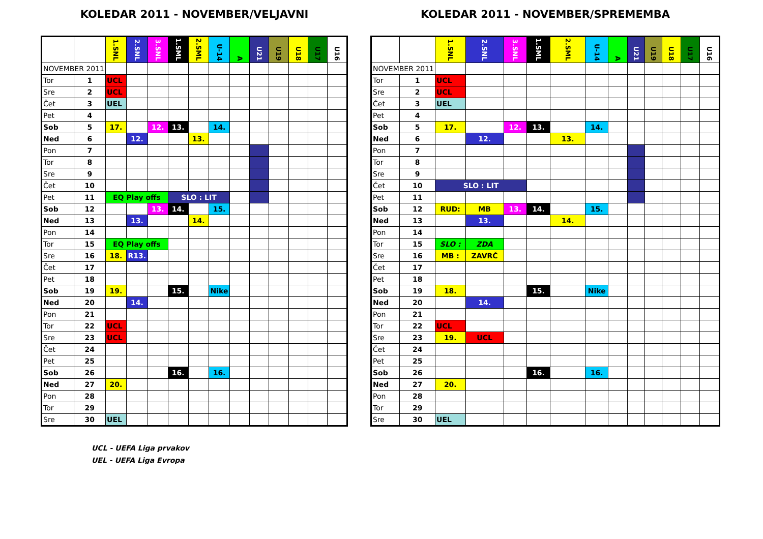KOLEDAR 2011 - NOVEMBER/VELJAVNI
| | | 1.SNL | 2.SNL | 3.SNL | 1.SML | 2.SML | U-14 | A | U21 | U19 | U18 | U17 | U16 |
| --- | --- | --- | --- | --- | --- | --- | --- | --- | --- | --- | --- | --- | --- |
| NOVEMBER 2011 | | | | | | | | | | | | | |
| Tor | 1 | UCL | | | | | | | | | | | |
| Sre | 2 | UCL | | | | | | | | | | | |
| Čet | 3 | UEL | | | | | | | | | | | |
| Pet | 4 | | | | | | | | | | | | |
| Sob | 5 | 17. | | 12. | 13. | | 14. | | | | | | |
| Ned | 6 | | 12. | | | 13. | | | | | | | |
| Pon | 7 | | | | | | | | | | | | |
| Tor | 8 | | | | | | | | | | | | |
| Sre | 9 | | | | | | | | | | | | |
| Čet | 10 | | | | | | | | | | | | |
| Pet | 11 | EQ Play offs | | | SLO : LIT | | | | | | | | |
| Sob | 12 | | | 13. | 14. | | 15. | | | | | | |
| Ned | 13 | | 13. | | | 14. | | | | | | | |
| Pon | 14 | | | | | | | | | | | | |
| Tor | 15 | EQ Play offs | | | | | | | | | | | |
| Sre | 16 | 18. | R13. | | | | | | | | | | |
| Čet | 17 | | | | | | | | | | | | |
| Pet | 18 | | | | | | | | | | | | |
| Sob | 19 | 19. | | | 15. | | Nike | | | | | | |
| Ned | 20 | | 14. | | | | | | | | | | |
| Pon | 21 | | | | | | | | | | | | |
| Tor | 22 | UCL | | | | | | | | | | | |
| Sre | 23 | UCL | | | | | | | | | | | |
| Čet | 24 | | | | | | | | | | | | |
| Pet | 25 | | | | | | | | | | | | |
| Sob | 26 | | | | 16. | | 16. | | | | | | |
| Ned | 27 | 20. | | | | | | | | | | | |
| Pon | 28 | | | | | | | | | | | | |
| Tor | 29 | | | | | | | | | | | | |
| Sre | 30 | UEL | | | | | | | | | | | |
UCL - UEFA Liga prvakov
UEL - UEFA Liga Evropa
KOLEDAR 2011 - NOVEMBER/SPREMEMBA
| | | 1.SNL | 2.SNL | 3.SNL | 1.SML | 2.SML | U-14 | A | U21 | U19 | U18 | U17 | U16 |
| --- | --- | --- | --- | --- | --- | --- | --- | --- | --- | --- | --- | --- | --- |
| NOVEMBER 2011 | | | | | | | | | | | | | |
| Tor | 1 | UCL | | | | | | | | | | | |
| Sre | 2 | UCL | | | | | | | | | | | |
| Čet | 3 | UEL | | | | | | | | | | | |
| Pet | 4 | | | | | | | | | | | | |
| Sob | 5 | 17. | | 12. | 13. | | 14. | | | | | | |
| Ned | 6 | | 12. | | | 13. | | | | | | | |
| Pon | 7 | | | | | | | | | | | | |
| Tor | 8 | | | | | | | | | | | | |
| Sre | 9 | | | | | | | | | | | | |
| Čet | 10 | SLO : LIT | | | | | | | | | | | |
| Pet | 11 | | | | | | | | | | | | |
| Sob | 12 | RUD: | MB | 13. | 14. | | 15. | | | | | | |
| Ned | 13 | | 13. | | | 14. | | | | | | | |
| Pon | 14 | | | | | | | | | | | | |
| Tor | 15 | SLO : | ZDA | | | | | | | | | | |
| Sre | 16 | MB : | ZAVRČ | | | | | | | | | | |
| Čet | 17 | | | | | | | | | | | | |
| Pet | 18 | | | | | | | | | | | | |
| Sob | 19 | 18. | | | 15. | | Nike | | | | | | |
| Ned | 20 | | 14. | | | | | | | | | | |
| Pon | 21 | | | | | | | | | | | | |
| Tor | 22 | UCL | | | | | | | | | | | |
| Sre | 23 | 19. | UCL | | | | | | | | | | |
| Čet | 24 | | | | | | | | | | | | |
| Pet | 25 | | | | | | | | | | | | |
| Sob | 26 | | | | 16. | | 16. | | | | | | |
| Ned | 27 | 20. | | | | | | | | | | | |
| Pon | 28 | | | | | | | | | | | | |
| Tor | 29 | | | | | | | | | | | | |
| Sre | 30 | UEL | | | | | | | | | | | |